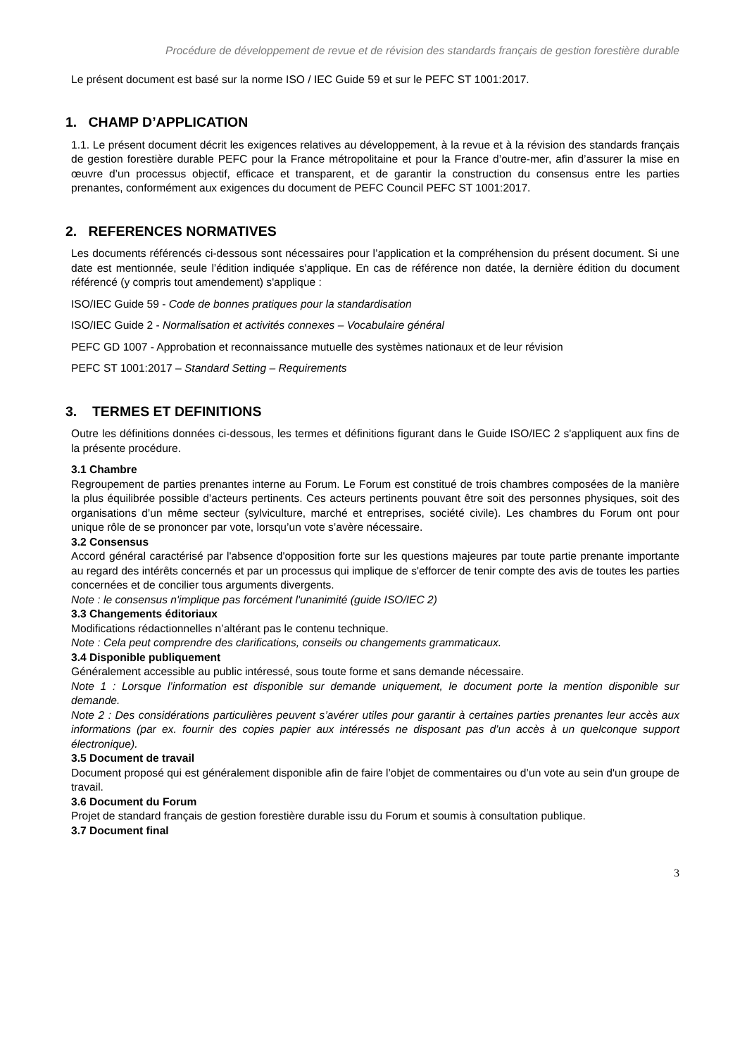Procédure de développement de revue et de révision des standards français de gestion forestière durable
Le présent document est basé sur la norme ISO / IEC Guide 59 et sur le PEFC ST 1001:2017.
1. CHAMP D’APPLICATION
1.1. Le présent document décrit les exigences relatives au développement, à la revue et à la révision des standards français de gestion forestière durable PEFC pour la France métropolitaine et pour la France d’outre-mer, afin d’assurer la mise en œuvre d’un processus objectif, efficace et transparent, et de garantir la construction du consensus entre les parties prenantes, conformément aux exigences du document de PEFC Council PEFC ST 1001:2017.
2. REFERENCES NORMATIVES
Les documents référencés ci-dessous sont nécessaires pour l’application et la compréhension du présent document. Si une date est mentionnée, seule l’édition indiquée s'applique. En cas de référence non datée, la dernière édition du document référencé (y compris tout amendement) s'applique :
ISO/IEC Guide 59 - Code de bonnes pratiques pour la standardisation
ISO/IEC Guide 2 - Normalisation et activités connexes – Vocabulaire général
PEFC GD 1007 - Approbation et reconnaissance mutuelle des systèmes nationaux et de leur révision
PEFC ST 1001:2017 – Standard Setting – Requirements
3. TERMES ET DEFINITIONS
Outre les définitions données ci-dessous, les termes et définitions figurant dans le Guide ISO/IEC 2 s'appliquent aux fins de la présente procédure.
3.1 Chambre
Regroupement de parties prenantes interne au Forum. Le Forum est constitué de trois chambres composées de la manière la plus équilibrée possible d’acteurs pertinents. Ces acteurs pertinents pouvant être soit des personnes physiques, soit des organisations d’un même secteur (sylviculture, marché et entreprises, société civile). Les chambres du Forum ont pour unique rôle de se prononcer par vote, lorsqu’un vote s’avère nécessaire.
3.2 Consensus
Accord général caractérisé par l'absence d'opposition forte sur les questions majeures par toute partie prenante importante au regard des intérêts concernés et par un processus qui implique de s'efforcer de tenir compte des avis de toutes les parties concernées et de concilier tous arguments divergents.
Note : le consensus n'implique pas forcément l'unanimité (guide ISO/IEC 2)
3.3 Changements éditoriaux
Modifications rédactionnelles n’altérant pas le contenu technique.
Note : Cela peut comprendre des clarifications, conseils ou changements grammaticaux.
3.4 Disponible publiquement
Généralement accessible au public intéressé, sous toute forme et sans demande nécessaire.
Note 1 : Lorsque l’information est disponible sur demande uniquement, le document porte la mention disponible sur demande.
Note 2 : Des considérations particulières peuvent s’avérer utiles pour garantir à certaines parties prenantes leur accès aux informations (par ex. fournir des copies papier aux intéressés ne disposant pas d’un accès à un quelconque support électronique).
3.5 Document de travail
Document proposé qui est généralement disponible afin de faire l’objet de commentaires ou d’un vote au sein d'un groupe de travail.
3.6 Document du Forum
Projet de standard français de gestion forestière durable issu du Forum et soumis à consultation publique.
3.7 Document final
3